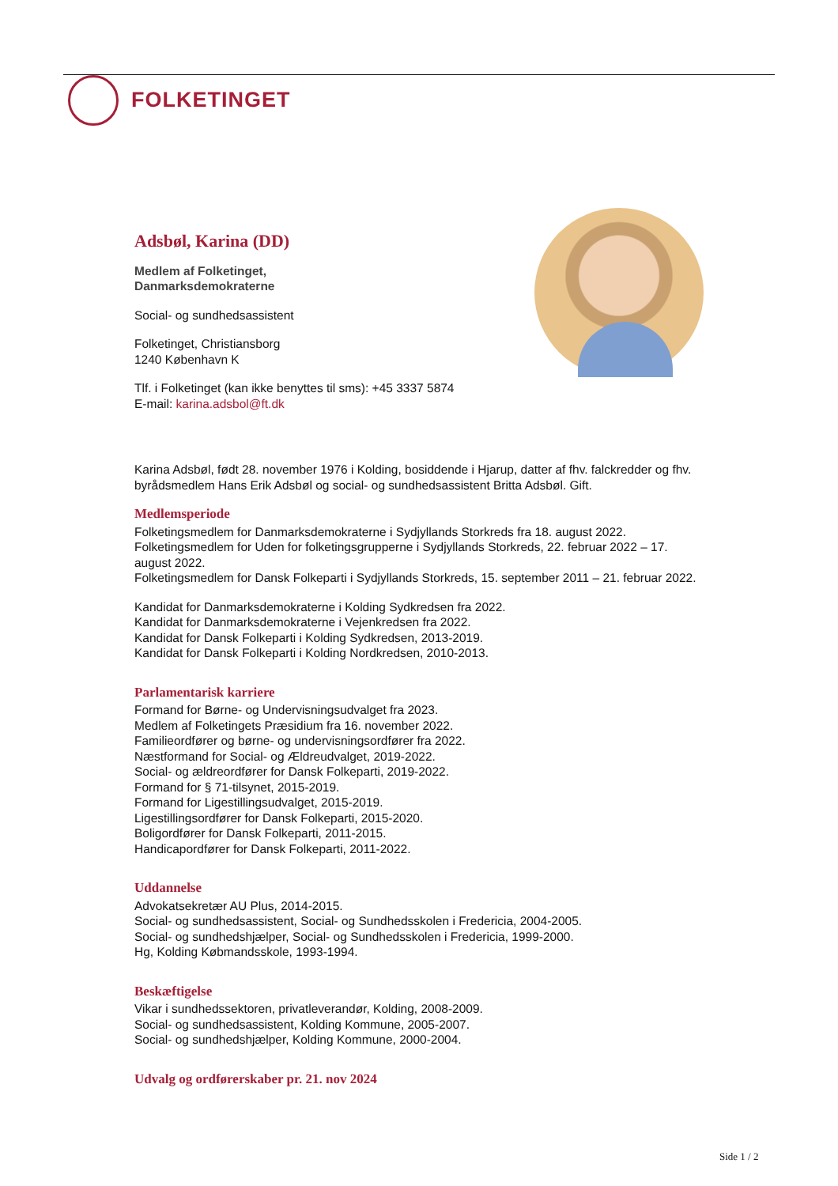FOLKETINGET
Adsbøl, Karina (DD)
Medlem af Folketinget,
Danmarksdemokraterne
Social- og sundhedsassistent
Folketinget, Christiansborg
1240 København K
Tlf. i Folketinget (kan ikke benyttes til sms): +45 3337 5874
E-mail: karina.adsbol@ft.dk
Karina Adsbøl, født 28. november 1976 i Kolding, bosiddende i Hjarup, datter af fhv. falckredder og fhv. byrådsmedlem Hans Erik Adsbøl og social- og sundhedsassistent Britta Adsbøl. Gift.
Medlemsperiode
Folketingsmedlem for Danmarksdemokraterne i Sydjyllands Storkreds fra 18. august 2022.
Folketingsmedlem for Uden for folketingsgrupperne i Sydjyllands Storkreds, 22. februar 2022 – 17. august 2022.
Folketingsmedlem for Dansk Folkeparti i Sydjyllands Storkreds, 15. september 2011 – 21. februar 2022.
Kandidat for Danmarksdemokraterne i Kolding Sydkredsen fra 2022.
Kandidat for Danmarksdemokraterne i Vejenkredsen fra 2022.
Kandidat for Dansk Folkeparti i Kolding Sydkredsen, 2013-2019.
Kandidat for Dansk Folkeparti i Kolding Nordkredsen, 2010-2013.
Parlamentarisk karriere
Formand for Børne- og Undervisningsudvalget fra 2023.
Medlem af Folketingets Præsidium fra 16. november 2022.
Familieordfører og børne- og undervisningsordfører fra 2022.
Næstformand for Social- og Ældreudvalget, 2019-2022.
Social- og ældreordfører for Dansk Folkeparti, 2019-2022.
Formand for § 71-tilsynet, 2015-2019.
Formand for Ligestillingsudvalget, 2015-2019.
Ligestillingsordfører for Dansk Folkeparti, 2015-2020.
Boligordfører for Dansk Folkeparti, 2011-2015.
Handicapordfører for Dansk Folkeparti, 2011-2022.
Uddannelse
Advokatsekretær AU Plus, 2014-2015.
Social- og sundhedsassistent, Social- og Sundhedsskolen i Fredericia, 2004-2005.
Social- og sundhedshjælper, Social- og Sundhedsskolen i Fredericia, 1999-2000.
Hg, Kolding Købmandsskole, 1993-1994.
Beskæftigelse
Vikar i sundhedssektoren, privatleverandør, Kolding, 2008-2009.
Social- og sundhedsassistent, Kolding Kommune, 2005-2007.
Social- og sundhedshjælper, Kolding Kommune, 2000-2004.
Udvalg og ordførerskaber pr. 21. nov 2024
Side 1 / 2